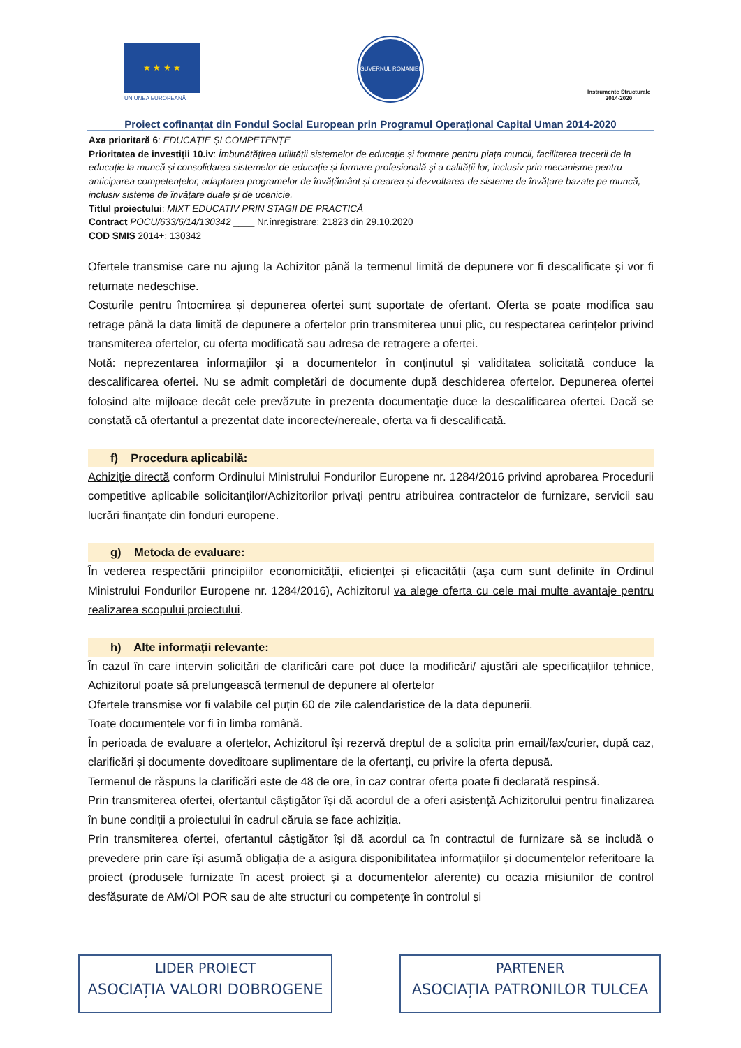★ ★ ★ ★
UNIUNEA EUROPEANĂ
GUVERNUL ROMÂNIEI
Instrumente Structurale
2014-2020
Proiect cofinanțat din Fondul Social European prin Programul Operațional Capital Uman 2014-2020
Axa prioritară 6: EDUCAȚIE ȘI COMPETENȚE
Prioritatea de investiții 10.iv: Îmbunătățirea utilității sistemelor de educație și formare pentru piața muncii, facilitarea trecerii de la educație la muncă și consolidarea sistemelor de educație și formare profesională și a calității lor, inclusiv prin mecanisme pentru anticiparea competențelor, adaptarea programelor de învățământ și crearea și dezvoltarea de sisteme de învățare bazate pe muncă, inclusiv sisteme de învățare duale și de ucenicie.
Titlul proiectului: MIXT EDUCATIV PRIN STAGII DE PRACTICĂ
Contract POCU/633/6/14/130342 ____ Nr.înregistrare: 21823 din 29.10.2020
COD SMIS 2014+: 130342
Ofertele transmise care nu ajung la Achizitor până la termenul limită de depunere vor fi descalificate și vor fi returnate nedeschise.
Costurile pentru întocmirea și depunerea ofertei sunt suportate de ofertant. Oferta se poate modifica sau retrage până la data limită de depunere a ofertelor prin transmiterea unui plic, cu respectarea cerințelor privind transmiterea ofertelor, cu oferta modificată sau adresa de retragere a ofertei.
Notă: neprezentarea informațiilor și a documentelor în conținutul și validitatea solicitată conduce la descalificarea ofertei. Nu se admit completări de documente după deschiderea ofertelor. Depunerea ofertei folosind alte mijloace decât cele prevăzute în prezenta documentație duce la descalificarea ofertei. Dacă se constată că ofertantul a prezentat date incorecte/nereale, oferta va fi descalificată.
f) Procedura aplicabilă:
Achiziție directă conform Ordinului Ministrului Fondurilor Europene nr. 1284/2016 privind aprobarea Procedurii competitive aplicabile solicitanților/Achizitorilor privați pentru atribuirea contractelor de furnizare, servicii sau lucrări finanțate din fonduri europene.
g) Metoda de evaluare:
În vederea respectării principiilor economicității, eficienței și eficacității (aşa cum sunt definite în Ordinul Ministrului Fondurilor Europene nr. 1284/2016), Achizitorul va alege oferta cu cele mai multe avantaje pentru realizarea scopului proiectului.
h) Alte informații relevante:
În cazul în care intervin solicitări de clarificări care pot duce la modificări/ ajustări ale specificațiilor tehnice, Achizitorul poate să prelungească termenul de depunere al ofertelor
Ofertele transmise vor fi valabile cel puțin 60 de zile calendaristice de la data depunerii.
Toate documentele vor fi în limba română.
În perioada de evaluare a ofertelor, Achizitorul își rezervă dreptul de a solicita prin email/fax/curier, după caz, clarificări și documente doveditoare suplimentare de la ofertanți, cu privire la oferta depusă.
Termenul de răspuns la clarificări este de 48 de ore, în caz contrar oferta poate fi declarată respinsă.
Prin transmiterea ofertei, ofertantul câștigător își dă acordul de a oferi asistență Achizitorului pentru finalizarea în bune condiții a proiectului în cadrul căruia se face achiziția.
Prin transmiterea ofertei, ofertantul câștigător își dă acordul ca în contractul de furnizare să se includă o prevedere prin care își asumă obligația de a asigura disponibilitatea informațiilor și documentelor referitoare la proiect (produsele furnizate în acest proiect și a documentelor aferente) cu ocazia misiunilor de control desfășurate de AM/OI POR sau de alte structuri cu competențe în controlul și
LIDER PROIECT
ASOCIAȚIA VALORI DOBROGENE
PARTENER
ASOCIAȚIA PATRONILOR TULCEA